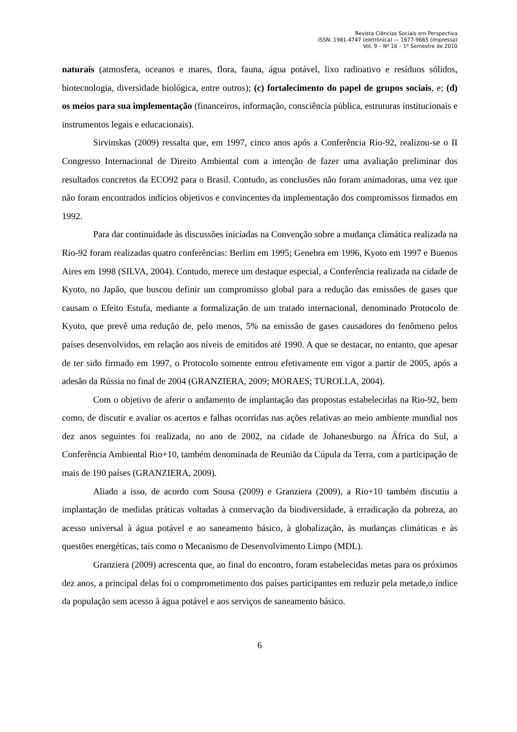Revista Ciências Sociais em Perspectiva
ISSN: 1981-4747 (eletrônica) — 1677-9665 (impressa)
Vol. 9 – Nº 16 – 1º Semestre de 2010
naturais (atmosfera, oceanos e mares, flora, fauna, água potável, lixo radioativo e resíduos sólidos, biotecnologia, diversidade biológica, entre outros); (c) fortalecimento do papel de grupos sociais, e; (d) os meios para sua implementação (financeiros, informação, consciência pública, estruturas institucionais e instrumentos legais e educacionais).
Sirvinskas (2009) ressalta que, em 1997, cinco anos após a Conferência Rio-92, realizou-se o II Congresso Internacional de Direito Ambiental com a intenção de fazer uma avaliação preliminar dos resultados concretos da ECO92 para o Brasil. Contudo, as conclusões não foram animadoras, uma vez que não foram encontrados indícios objetivos e convincentes da implementação dos compromissos firmados em 1992.
Para dar continuidade às discussões iniciadas na Convenção sobre a mudança climática realizada na Rio-92 foram realizadas quatro conferências: Berlim em 1995; Genebra em 1996, Kyoto em 1997 e Buenos Aires em 1998 (SILVA, 2004). Contudo, merece um destaque especial, a Conferência realizada na cidade de Kyoto, no Japão, que buscou definir um compromisso global para a redução das emissões de gases que causam o Efeito Estufa, mediante a formalização de um tratado internacional, denominado Protocolo de Kyoto, que prevê uma redução de, pelo menos, 5% na emissão de gases causadores do fenômeno pelos países desenvolvidos, em relação aos níveis de emitidos até 1990. A que se destacar, no entanto, que apesar de ter sido firmado em 1997, o Protocolo somente entrou efetivamente em vigor a partir de 2005, após a adesão da Rússia no final de 2004 (GRANZIERA, 2009; MORAES; TUROLLA, 2004).
Com o objetivo de aferir o andamento de implantação das propostas estabelecidas na Rio-92, bem como, de discutir e avaliar os acertos e falhas ocorridas nas ações relativas ao meio ambiente mundial nos dez anos seguintes foi realizada, no ano de 2002, na cidade de Johanesburgo na África do Sul, a Conferência Ambiental Rio+10, também denominada de Reunião da Cúpula da Terra, com a participação de mais de 190 países (GRANZIERA, 2009).
Aliado a isso, de acordo com Sousa (2009) e Granziera (2009), a Rio+10 também discutiu a implantação de medidas práticas voltadas à conservação da biodiversidade, à erradicação da pobreza, ao acesso universal à água potável e ao saneamento básico, à globalização, às mudanças climáticas e às questões energéticas, tais como o Mecanismo de Desenvolvimento Limpo (MDL).
Granziera (2009) acrescenta que, ao final do encontro, foram estabelecidas metas para os próximos dez anos, a principal delas foi o comprometimento dos países participantes em reduzir pela metade,o índice da população sem acesso à água potável e aos serviços de saneamento básico.
6